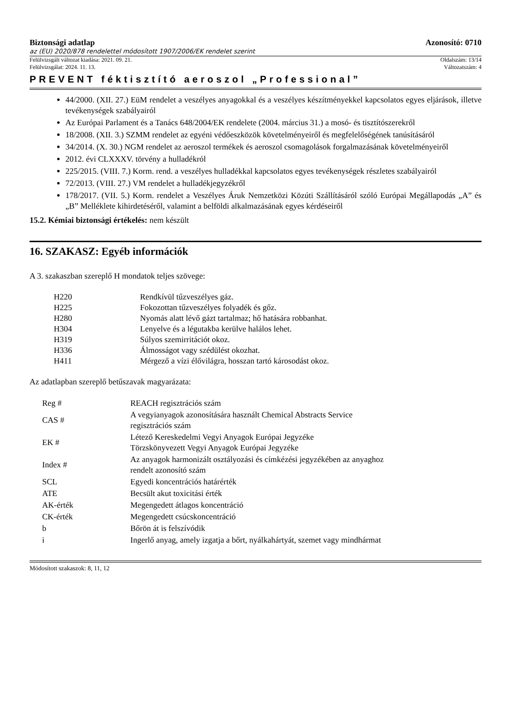Biztonsági adatlap Azonosító: 0710
az (EU) 2020/878 rendelettel módosított 1907/2006/EK rendelet szerint
Felülvizsgált változat kiadása: 2021. 09. 21. Oldalszám: 13/14
Felülvizsgálat: 2024. 11. 13. Változatszám: 4
PREVENT féktisztító aeroszol „Professional”
44/2000. (XII. 27.) EüM rendelet a veszélyes anyagokkal és a veszélyes készítményekkel kapcsolatos egyes eljárások, illetve tevékenységek szabályairól
Az Európai Parlament és a Tanács 648/2004/EK rendelete (2004. március 31.) a mosó- és tisztítószerekről
18/2008. (XII. 3.) SZMM rendelet az egyéni védőeszközök követelményeiről és megfelelőségének tanúsításáról
34/2014. (X. 30.) NGM rendelet az aeroszol termékek és aeroszol csomagolások forgalmazásának követelményeiről
2012. évi CLXXXV. törvény a hulladékról
225/2015. (VIII. 7.) Korm. rend. a veszélyes hulladékkal kapcsolatos egyes tevékenységek részletes szabályairól
72/2013. (VIII. 27.) VM rendelet a hulladékjegyzékről
178/2017. (VII. 5.) Korm. rendelet a Veszélyes Áruk Nemzetközi Közúti Szállításáról szóló Európai Megállapodás „A” és „B” Melléklete kihirdetéséről, valamint a belföldi alkalmazásának egyes kérdéseiről
15.2. Kémiai biztonsági értékelés: nem készült
16. SZAKASZ: Egyéb információk
A 3. szakaszban szereplő H mondatok teljes szövege:
| H220 | Rendkívül tűzveszélyes gáz. |
| H225 | Fokozottan tűzveszélyes folyadék és gőz. |
| H280 | Nyomás alatt lévő gázt tartalmaz; hő hatására robbanhat. |
| H304 | Lenyelve és a légutakba kerülve halálos lehet. |
| H319 | Súlyos szemirritációt okoz. |
| H336 | Álmosságot vagy szédülést okozhat. |
| H411 | Mérgező a vízi élővilágra, hosszan tartó károsodást okoz. |
Az adatlapban szereplő betűszavak magyarázata:
| Reg # | REACH regisztrációs szám |
| CAS # | A vegyianyagok azonosítására használt Chemical Abstracts Service regisztrációs szám |
| EK # | Létező Kereskedelmi Vegyi Anyagok Európai Jegyzéke Törzskönyvezett Vegyi Anyagok Európai Jegyzéke |
| Index # | Az anyagok harmonizált osztályozási és címkézési jegyzékében az anyaghoz rendelt azonosító szám |
| SCL | Egyedi koncentrációs határérték |
| ATE | Becsült akut toxicitási érték |
| AK-érték | Megengedett átlagos koncentráció |
| CK-érték | Megengedett csúcskoncentráció |
| b | Bőrön át is felszívódik |
| i | Ingerlő anyag, amely izgatja a bőrt, nyálkahártyát, szemet vagy mindhármat |
Módosított szakaszok: 8, 11, 12